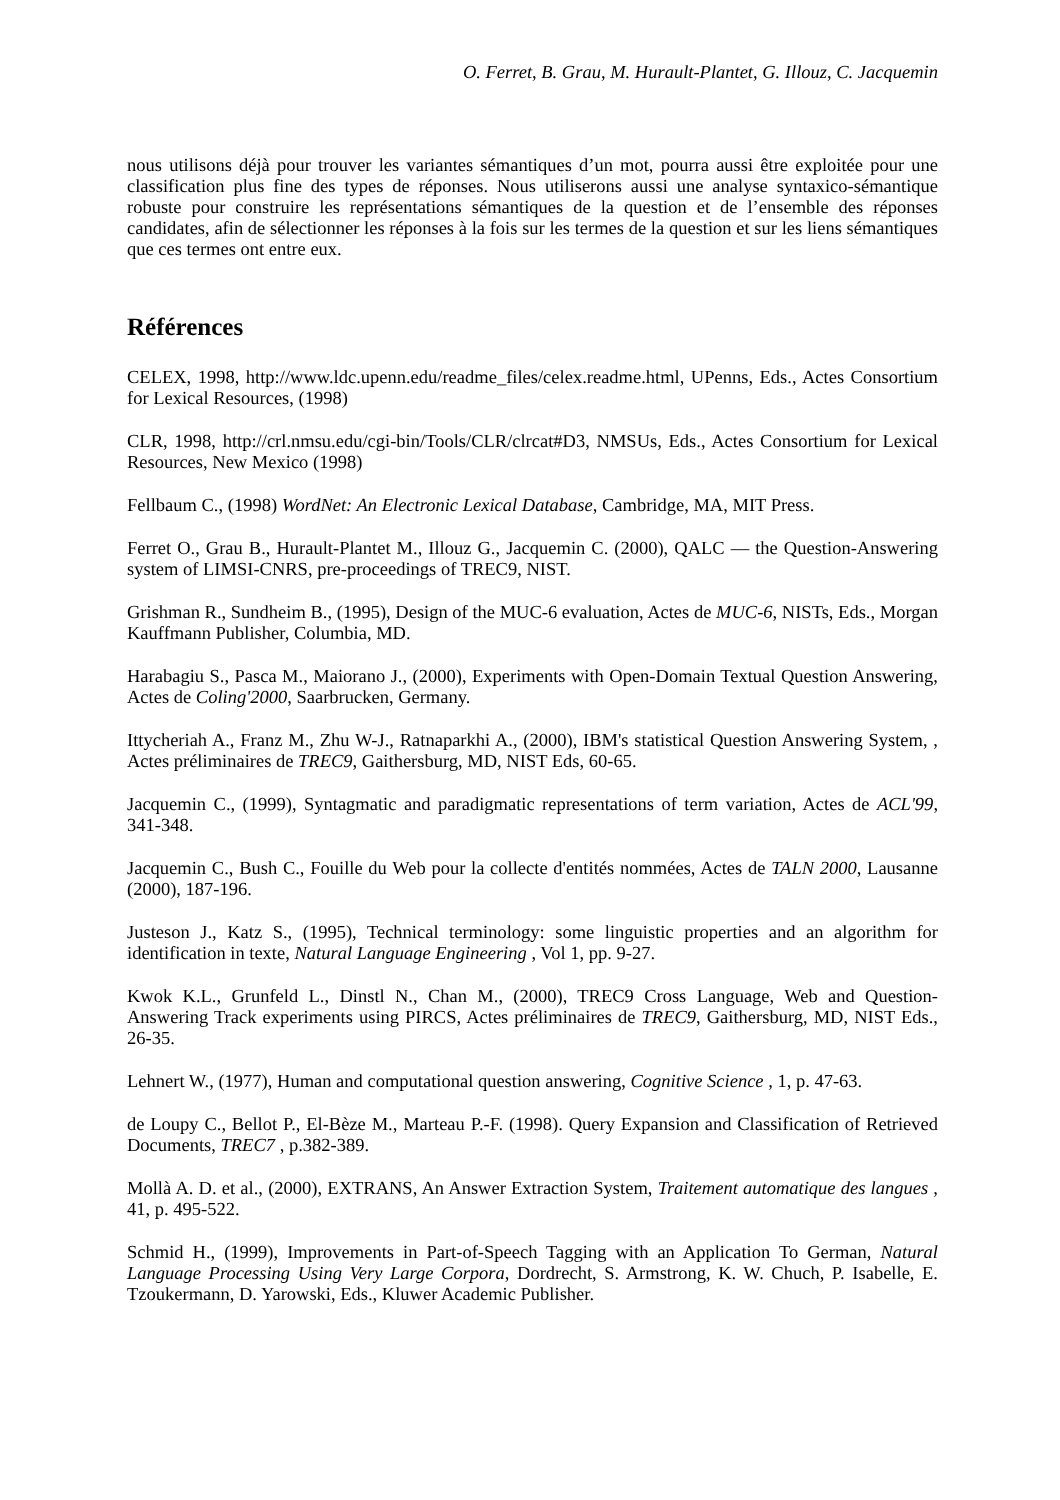O. Ferret, B. Grau, M. Hurault-Plantet, G. Illouz, C. Jacquemin
nous utilisons déjà pour trouver les variantes sémantiques d’un mot, pourra aussi être exploitée pour une classification plus fine des types de réponses. Nous utiliserons aussi une analyse syntaxico-sémantique robuste pour construire les représentations sémantiques de la question et de l’ensemble des réponses candidates, afin de sélectionner les réponses à la fois sur les termes de la question et sur les liens sémantiques que ces termes ont entre eux.
Références
CELEX, 1998, http://www.ldc.upenn.edu/readme_files/celex.readme.html, UPenns, Eds., Actes Consortium for Lexical Resources, (1998)
CLR, 1998, http://crl.nmsu.edu/cgi-bin/Tools/CLR/clrcat#D3, NMSUs, Eds., Actes Consortium for Lexical Resources, New Mexico (1998)
Fellbaum C., (1998) WordNet: An Electronic Lexical Database, Cambridge, MA, MIT Press.
Ferret O., Grau B., Hurault-Plantet M., Illouz G., Jacquemin C. (2000), QALC — the Question-Answering system of LIMSI-CNRS, pre-proceedings of TREC9, NIST.
Grishman R., Sundheim B., (1995), Design of the MUC-6 evaluation, Actes de MUC-6, NISTs, Eds., Morgan Kauffmann Publisher, Columbia, MD.
Harabagiu S., Pasca M., Maiorano J., (2000), Experiments with Open-Domain Textual Question Answering, Actes de Coling'2000, Saarbrucken, Germany.
Ittycheriah A., Franz M., Zhu W-J., Ratnaparkhi A., (2000), IBM's statistical Question Answering System, , Actes préliminaires de TREC9, Gaithersburg, MD, NIST Eds, 60-65.
Jacquemin C., (1999), Syntagmatic and paradigmatic representations of term variation, Actes de ACL'99, 341-348.
Jacquemin C., Bush C., Fouille du Web pour la collecte d'entités nommées, Actes de TALN 2000, Lausanne (2000), 187-196.
Justeson J., Katz S., (1995), Technical terminology: some linguistic properties and an algorithm for identification in texte, Natural Language Engineering , Vol 1, pp. 9-27.
Kwok K.L., Grunfeld L., Dinstl N., Chan M., (2000), TREC9 Cross Language, Web and Question-Answering Track experiments using PIRCS, Actes préliminaires de TREC9, Gaithersburg, MD, NIST Eds., 26-35.
Lehnert W., (1977), Human and computational question answering, Cognitive Science , 1, p. 47-63.
de Loupy C., Bellot P., El-Bèze M., Marteau P.-F. (1998). Query Expansion and Classification of Retrieved Documents, TREC7 , p.382-389.
Mollà A. D. et al., (2000), EXTRANS, An Answer Extraction System, Traitement automatique des langues , 41, p. 495-522.
Schmid H., (1999), Improvements in Part-of-Speech Tagging with an Application To German, Natural Language Processing Using Very Large Corpora, Dordrecht, S. Armstrong, K. W. Chuch, P. Isabelle, E. Tzoukermann, D. Yarowski, Eds., Kluwer Academic Publisher.